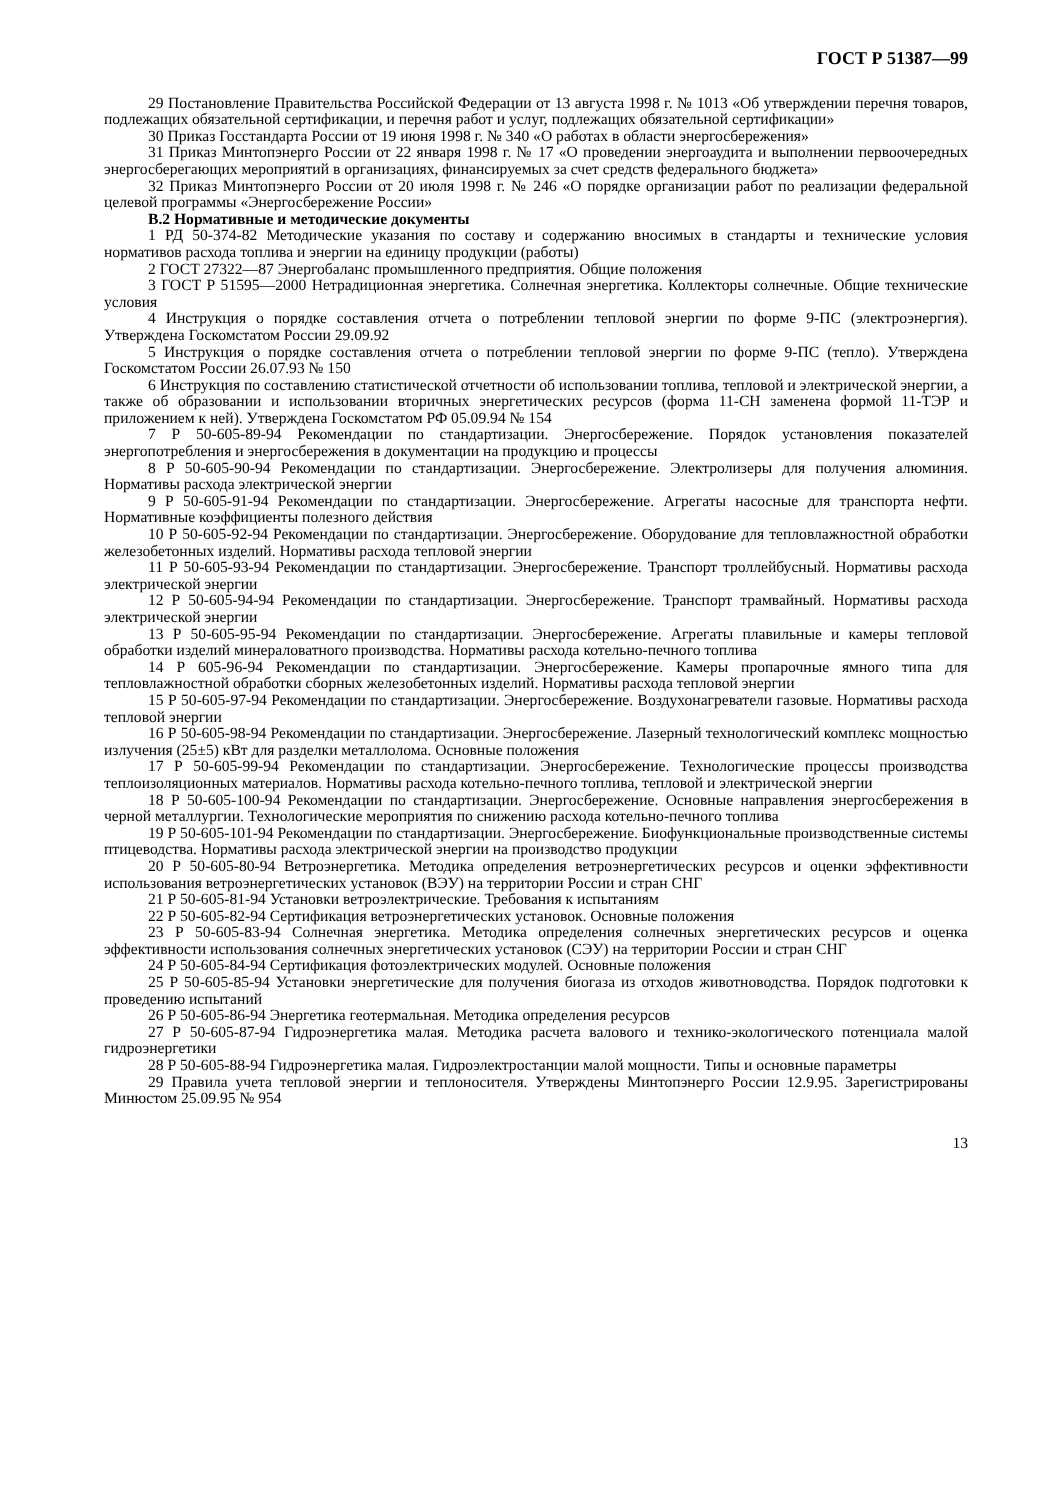ГОСТ Р 51387—99
29 Постановление Правительства Российской Федерации от 13 августа 1998 г. № 1013 «Об утверждении перечня товаров, подлежащих обязательной сертификации, и перечня работ и услуг, подлежащих обязательной сертификации»
30 Приказ Госстандарта России от 19 июня 1998 г. № 340 «О работах в области энергосбережения»
31 Приказ Минтопэнерго России от 22 января 1998 г. № 17 «О проведении энергоаудита и выполнении первоочередных энергосберегающих мероприятий в организациях, финансируемых за счет средств федерального бюджета»
32 Приказ Минтопэнерго России от 20 июля 1998 г. № 246 «О порядке организации работ по реализации федеральной целевой программы «Энергосбережение России»
В.2 Нормативные и методические документы
1 РД 50-374-82 Методические указания по составу и содержанию вносимых в стандарты и технические условия нормативов расхода топлива и энергии на единицу продукции (работы)
2 ГОСТ 27322—87 Энергобаланс промышленного предприятия. Общие положения
3 ГОСТ Р 51595—2000 Нетрадиционная энергетика. Солнечная энергетика. Коллекторы солнечные. Общие технические условия
4 Инструкция о порядке составления отчета о потреблении тепловой энергии по форме 9-ПС (электроэнергия). Утверждена Госкомстатом России 29.09.92
5 Инструкция о порядке составления отчета о потреблении тепловой энергии по форме 9-ПС (тепло). Утверждена Госкомстатом России 26.07.93 № 150
6 Инструкция по составлению статистической отчетности об использовании топлива, тепловой и электрической энергии, а также об образовании и использовании вторичных энергетических ресурсов (форма 11-СН заменена формой 11-ТЭР и приложением к ней). Утверждена Госкомстатом РФ 05.09.94 № 154
7 Р 50-605-89-94 Рекомендации по стандартизации. Энергосбережение. Порядок установления показателей энергопотребления и энергосбережения в документации на продукцию и процессы
8 Р 50-605-90-94 Рекомендации по стандартизации. Энергосбережение. Электролизеры для получения алюминия. Нормативы расхода электрической энергии
9 Р 50-605-91-94 Рекомендации по стандартизации. Энергосбережение. Агрегаты насосные для транспорта нефти. Нормативные коэффициенты полезного действия
10 Р 50-605-92-94 Рекомендации по стандартизации. Энергосбережение. Оборудование для тепловлажностной обработки железобетонных изделий. Нормативы расхода тепловой энергии
11 Р 50-605-93-94 Рекомендации по стандартизации. Энергосбережение. Транспорт троллейбусный. Нормативы расхода электрической энергии
12 Р 50-605-94-94 Рекомендации по стандартизации. Энергосбережение. Транспорт трамвайный. Нормативы расхода электрической энергии
13 Р 50-605-95-94 Рекомендации по стандартизации. Энергосбережение. Агрегаты плавильные и камеры тепловой обработки изделий минераловатного производства. Нормативы расхода котельно-печного топлива
14 Р 605-96-94 Рекомендации по стандартизации. Энергосбережение. Камеры пропарочные ямного типа для тепловлажностной обработки сборных железобетонных изделий. Нормативы расхода тепловой энергии
15 Р 50-605-97-94 Рекомендации по стандартизации. Энергосбережение. Воздухонагреватели газовые. Нормативы расхода тепловой энергии
16 Р 50-605-98-94 Рекомендации по стандартизации. Энергосбережение. Лазерный технологический комплекс мощностью излучения (25±5) кВт для разделки металлолома. Основные положения
17 Р 50-605-99-94 Рекомендации по стандартизации. Энергосбережение. Технологические процессы производства теплоизоляционных материалов. Нормативы расхода котельно-печного топлива, тепловой и электрической энергии
18 Р 50-605-100-94 Рекомендации по стандартизации. Энергосбережение. Основные направления энергосбережения в черной металлургии. Технологические мероприятия по снижению расхода котельно-печного топлива
19 Р 50-605-101-94 Рекомендации по стандартизации. Энергосбережение. Биофункциональные производственные системы птицеводства. Нормативы расхода электрической энергии на производство продукции
20 Р 50-605-80-94 Ветроэнергетика. Методика определения ветроэнергетических ресурсов и оценки эффективности использования ветроэнергетических установок (ВЭУ) на территории России и стран СНГ
21 Р 50-605-81-94 Установки ветроэлектрические. Требования к испытаниям
22 Р 50-605-82-94 Сертификация ветроэнергетических установок. Основные положения
23 Р 50-605-83-94 Солнечная энергетика. Методика определения солнечных энергетических ресурсов и оценка эффективности использования солнечных энергетических установок (СЭУ) на территории России и стран СНГ
24 Р 50-605-84-94 Сертификация фотоэлектрических модулей. Основные положения
25 Р 50-605-85-94 Установки энергетические для получения биогаза из отходов животноводства. Порядок подготовки к проведению испытаний
26 Р 50-605-86-94 Энергетика геотермальная. Методика определения ресурсов
27 Р 50-605-87-94 Гидроэнергетика малая. Методика расчета валового и технико-экологического потенциала малой гидроэнергетики
28 Р 50-605-88-94 Гидроэнергетика малая. Гидроэлектростанции малой мощности. Типы и основные параметры
29 Правила учета тепловой энергии и теплоносителя. Утверждены Минтопэнерго России 12.9.95. Зарегистрированы Минюстом 25.09.95 № 954
13